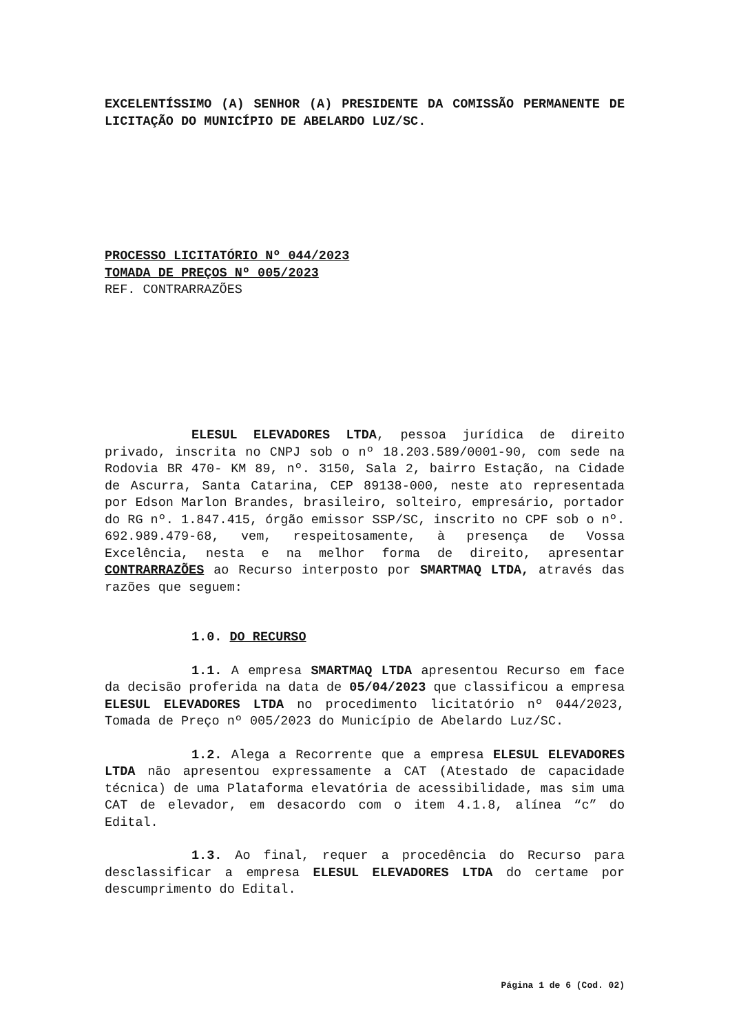EXCELENTÍSSIMO (A) SENHOR (A) PRESIDENTE DA COMISSÃO PERMANENTE DE LICITAÇÃO DO MUNICÍPIO DE ABELARDO LUZ/SC.
PROCESSO LICITATÓRIO Nº 044/2023
TOMADA DE PREÇOS Nº 005/2023
REF. CONTRARRAZÕES
ELESUL ELEVADORES LTDA, pessoa jurídica de direito privado, inscrita no CNPJ sob o nº 18.203.589/0001-90, com sede na Rodovia BR 470- KM 89, nº. 3150, Sala 2, bairro Estação, na Cidade de Ascurra, Santa Catarina, CEP 89138-000, neste ato representada por Edson Marlon Brandes, brasileiro, solteiro, empresário, portador do RG nº. 1.847.415, órgão emissor SSP/SC, inscrito no CPF sob o nº. 692.989.479-68, vem, respeitosamente, à presença de Vossa Excelência, nesta e na melhor forma de direito, apresentar CONTRARRAZÕES ao Recurso interposto por SMARTMAQ LTDA, através das razões que seguem:
1.0. DO RECURSO
1.1. A empresa SMARTMAQ LTDA apresentou Recurso em face da decisão proferida na data de 05/04/2023 que classificou a empresa ELESUL ELEVADORES LTDA no procedimento licitatório nº 044/2023, Tomada de Preço nº 005/2023 do Município de Abelardo Luz/SC.
1.2. Alega a Recorrente que a empresa ELESUL ELEVADORES LTDA não apresentou expressamente a CAT (Atestado de capacidade técnica) de uma Plataforma elevatória de acessibilidade, mas sim uma CAT de elevador, em desacordo com o item 4.1.8, alínea “c” do Edital.
1.3. Ao final, requer a procedência do Recurso para desclassificar a empresa ELESUL ELEVADORES LTDA do certame por descumprimento do Edital.
Página 1 de 6 (Cod. 02)